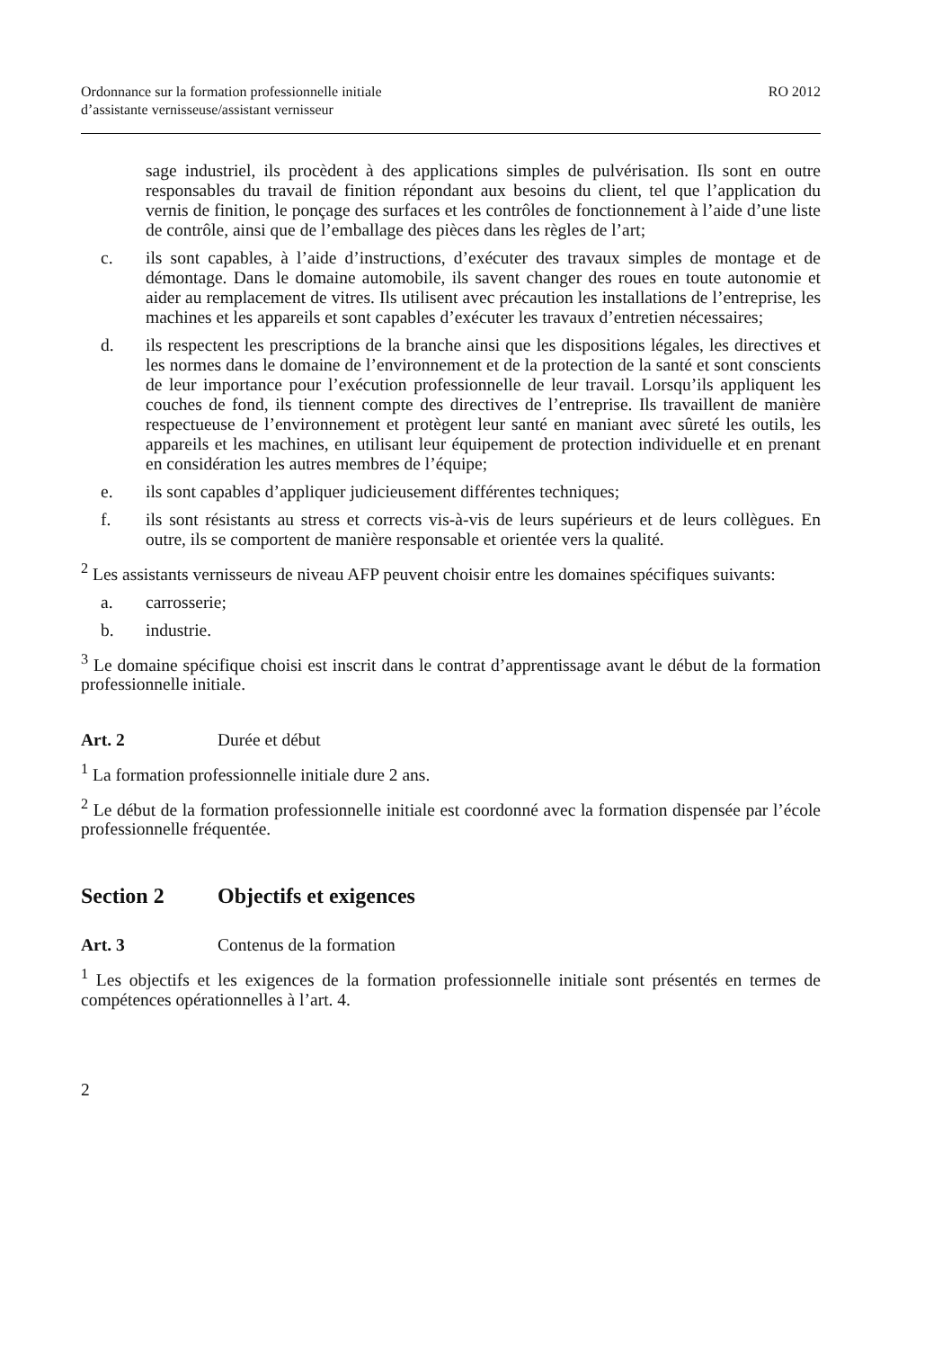Ordonnance sur la formation professionnelle initiale
d’assistante vernisseuse/assistant vernisseur
RO 2012
sage industriel, ils procèdent à des applications simples de pulvérisation. Ils sont en outre responsables du travail de finition répondant aux besoins du client, tel que l’application du vernis de finition, le ponçage des surfaces et les contrôles de fonctionnement à l’aide d’une liste de contrôle, ainsi que de l’emballage des pièces dans les règles de l’art;
c. ils sont capables, à l’aide d’instructions, d’exécuter des travaux simples de montage et de démontage. Dans le domaine automobile, ils savent changer des roues en toute autonomie et aider au remplacement de vitres. Ils utilisent avec précaution les installations de l’entreprise, les machines et les appareils et sont capables d’exécuter les travaux d’entretien nécessaires;
d. ils respectent les prescriptions de la branche ainsi que les dispositions légales, les directives et les normes dans le domaine de l’environnement et de la protection de la santé et sont conscients de leur importance pour l’exécution professionnelle de leur travail. Lorsqu’ils appliquent les couches de fond, ils tiennent compte des directives de l’entreprise. Ils travaillent de manière respectueuse de l’environnement et protègent leur santé en maniant avec sûreté les outils, les appareils et les machines, en utilisant leur équipement de protection individuelle et en prenant en considération les autres membres de l’équipe;
e. ils sont capables d’appliquer judicieusement différentes techniques;
f. ils sont résistants au stress et corrects vis-à-vis de leurs supérieurs et de leurs collègues. En outre, ils se comportent de manière responsable et orientée vers la qualité.
<sup>2</sup> Les assistants vernisseurs de niveau AFP peuvent choisir entre les domaines spécifiques suivants:
a. carrosserie;
b. industrie.
<sup>3</sup> Le domaine spécifique choisi est inscrit dans le contrat d’apprentissage avant le début de la formation professionnelle initiale.
Art. 2 Durée et début
<sup>1</sup> La formation professionnelle initiale dure 2 ans.
<sup>2</sup> Le début de la formation professionnelle initiale est coordonné avec la formation dispensée par l’école professionnelle fréquentée.
Section 2 Objectifs et exigences
Art. 3 Contenus de la formation
<sup>1</sup> Les objectifs et les exigences de la formation professionnelle initiale sont présentés en termes de compétences opérationnelles à l’art. 4.
2